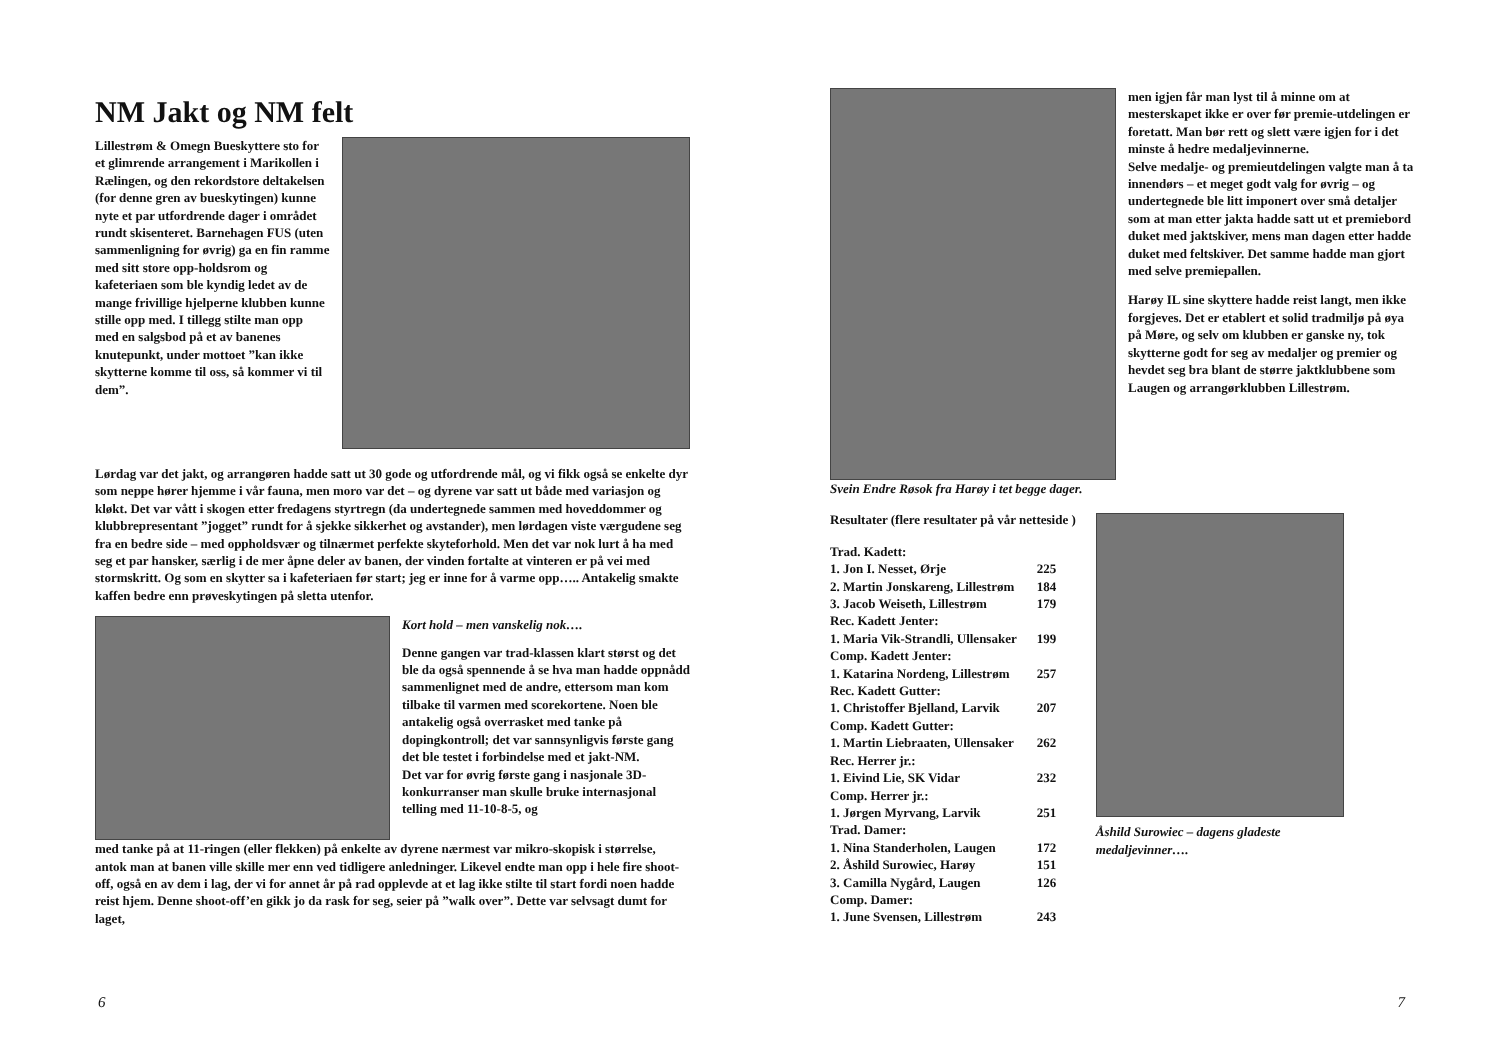NM Jakt og NM felt
Lillestrøm & Omegn Bueskyttere sto for et glimrende arrangement i Marikollen i Rælingen, og den rekordstore deltakelsen (for denne gren av bueskytingen) kunne nyte et par utfordrende dager i området rundt skisenteret. Barnehagen FUS (uten sammenligning for øvrig) ga en fin ramme med sitt store opp-holdsrom og kafeteriaen som ble kyndig ledet av de mange frivillige hjelperne klubben kunne stille opp med. I tillegg stilte man opp med en salgsbod på et av banenes knutepunkt, under mottoet ”kan ikke skytterne komme til oss, så kommer vi til dem”.
Lørdag var det jakt, og arrangøren hadde satt ut 30 gode og utfordrende mål, og vi fikk også se enkelte dyr som neppe hører hjemme i vår fauna, men moro var det – og dyrene var satt ut både med variasjon og kløkt. Det var vått i skogen etter fredagens styrtregn (da undertegnede sammen med hoveddommer og klubbrepresentant ”jogget” rundt for å sjekke sikkerhet og avstander), men lørdagen viste værgudene seg fra en bedre side – med oppholdsvær og tilnærmet perfekte skyteforhold. Men det var nok lurt å ha med seg et par hansker, særlig i de mer åpne deler av banen, der vinden fortalte at vinteren er på vei med stormskritt. Og som en skytter sa i kafeteriaen før start; jeg er inne for å varme opp….. Antakelig smakte kaffen bedre enn prøveskytingen på sletta utenfor.
Kort hold – men vanskelig nok….
Denne gangen var trad-klassen klart størst og det ble da også spennende å se hva man hadde oppnådd sammenlignet med de andre, ettersom man kom tilbake til varmen med scorekortene. Noen ble antakelig også overrasket med tanke på dopingkontroll; det var sannsynligvis første gang det ble testet i forbindelse med et jakt-NM.
Det var for øvrig første gang i nasjonale 3D-konkurranser man skulle bruke internasjonal telling med 11-10-8-5, og
med tanke på at 11-ringen (eller flekken) på enkelte av dyrene nærmest var mikro-skopisk i størrelse, antok man at banen ville skille mer enn ved tidligere anledninger. Likevel endte man opp i hele fire shoot-off, også en av dem i lag, der vi for annet år på rad opplevde at et lag ikke stilte til start fordi noen hadde reist hjem. Denne shoot-off’en gikk jo da rask for seg, seier på ”walk over”. Dette var selvsagt dumt for laget,
6
Svein Endre Røsok fra Harøy i tet begge dager.
men igjen får man lyst til å minne om at mesterskapet ikke er over før premie-utdelingen er foretatt. Man bør rett og slett være igjen for i det minste å hedre medaljevinnerne.
Selve medalje- og premieutdelingen valgte man å ta innendørs – et meget godt valg for øvrig – og undertegnede ble litt imponert over små detaljer som at man etter jakta hadde satt ut et premiebord duket med jaktskiver, mens man dagen etter hadde duket med feltskiver. Det samme hadde man gjort med selve premiepallen.
Harøy IL sine skyttere hadde reist langt, men ikke forgjeves. Det er etablert et solid tradmiljø på øya på Møre, og selv om klubben er ganske ny, tok skytterne godt for seg av medaljer og premier og hevdet seg bra blant de større jaktklubbene som Laugen og arrangørklubben Lillestrøm.
Resultater (flere resultater på vår netteside )
| Trad. Kadett: | |
| 1. Jon I. Nesset, Ørje | 225 |
| 2. Martin Jonskareng, Lillestrøm | 184 |
| 3. Jacob Weiseth, Lillestrøm | 179 |
| Rec. Kadett Jenter: | |
| 1. Maria Vik-Strandli, Ullensaker | 199 |
| Comp. Kadett Jenter: | |
| 1. Katarina Nordeng, Lillestrøm | 257 |
| Rec. Kadett Gutter: | |
| 1. Christoffer Bjelland, Larvik | 207 |
| Comp. Kadett Gutter: | |
| 1. Martin Liebraaten, Ullensaker | 262 |
| Rec. Herrer jr.: | |
| 1. Eivind Lie, SK Vidar | 232 |
| Comp. Herrer jr.: | |
| 1. Jørgen Myrvang, Larvik | 251 |
| Trad. Damer: | |
| 1. Nina Standerholen, Laugen | 172 |
| 2. Åshild Surowiec, Harøy | 151 |
| 3. Camilla Nygård, Laugen | 126 |
| Comp. Damer: | |
| 1. June Svensen, Lillestrøm | 243 |
Åshild Surowiec – dagens gladeste medaljevinner….
7